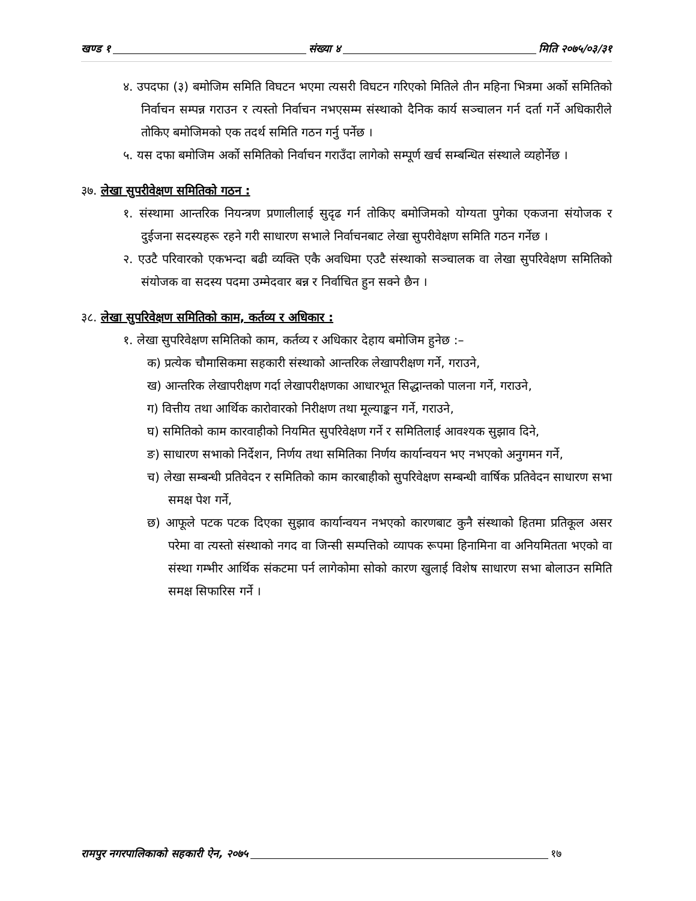खण्ड १ संख्या ४ मिति २०७५/०३/३१
४. उपदफा (३) बमोजिम समिति विघटन भएमा त्यसरी विघटन गरिएको मितिले तीन महिना भित्रमा अर्को समितिको निर्वाचन सम्पन्न गराउन र त्यस्तो निर्वाचन नभएसम्म संस्थाको दैनिक कार्य सञ्चालन गर्न दर्ता गर्ने अधिकारीले तोकिए बमोजिमको एक तदर्थ समिति गठन गर्नु पर्नेछ ।
५. यस दफा बमोजिम अर्को समितिको निर्वाचन गराउँदा लागेको सम्पूर्ण खर्च सम्बन्धित संस्थाले व्यहोर्नेछ ।
३७. लेखा सुपरीवेक्षण समितिको गठन :
१. संस्थामा आन्तरिक नियन्त्रण प्रणालीलाई सुदृढ गर्न तोकिए बमोजिमको योग्यता पुगेका एकजना संयोजक र दुईजना सदस्यहरू रहने गरी साधारण सभाले निर्वाचनबाट लेखा सुपरीवेक्षण समिति गठन गर्नेछ ।
२. एउटै परिवारको एकभन्दा बढी व्यक्ति एकै अवधिमा एउटै संस्थाको सञ्चालक वा लेखा सुपरिवेक्षण समितिको संयोजक वा सदस्य पदमा उम्मेदवार बन्न र निर्वाचित हुन सक्ने छैन ।
३८. लेखा सुपरिवेक्षण समितिको काम, कर्तव्य र अधिकार :
१. लेखा सुपरिवेक्षण समितिको काम, कर्तव्य र अधिकार देहाय बमोजिम हुनेछ :–
क) प्रत्येक चौमासिकमा सहकारी संस्थाको आन्तरिक लेखापरीक्षण गर्ने, गराउने,
ख) आन्तरिक लेखापरीक्षण गर्दा लेखापरीक्षणका आधारभूत सिद्धान्तको पालना गर्ने, गराउने,
ग) वित्तीय तथा आर्थिक कारोवारको निरीक्षण तथा मूल्याङ्कन गर्ने, गराउने,
घ) समितिको काम कारवाहीको नियमित सुपरिवेक्षण गर्ने र समितिलाई आवश्यक सुझाव दिने,
ङ) साधारण सभाको निर्देशन, निर्णय तथा समितिका निर्णय कार्यान्वयन भए नभएको अनुगमन गर्ने,
च) लेखा सम्बन्धी प्रतिवेदन र समितिको काम कारबाहीको सुपरिवेक्षण सम्बन्धी वार्षिक प्रतिवेदन साधारण सभा समक्ष पेश गर्ने,
छ) आफूले पटक पटक दिएका सुझाव कार्यान्वयन नभएको कारणबाट कुनै संस्थाको हितमा प्रतिकूल असर परेमा वा त्यस्तो संस्थाको नगद वा जिन्सी सम्पत्तिको व्यापक रूपमा हिनामिना वा अनियमितता भएको वा संस्था गम्भीर आर्थिक संकटमा पर्न लागेकोमा सोको कारण खुलाई विशेष साधारण सभा बोलाउन समिति समक्ष सिफारिस गर्ने ।
रामपुर नगरपालिकाको सहकारी ऐन, २०७५ १७